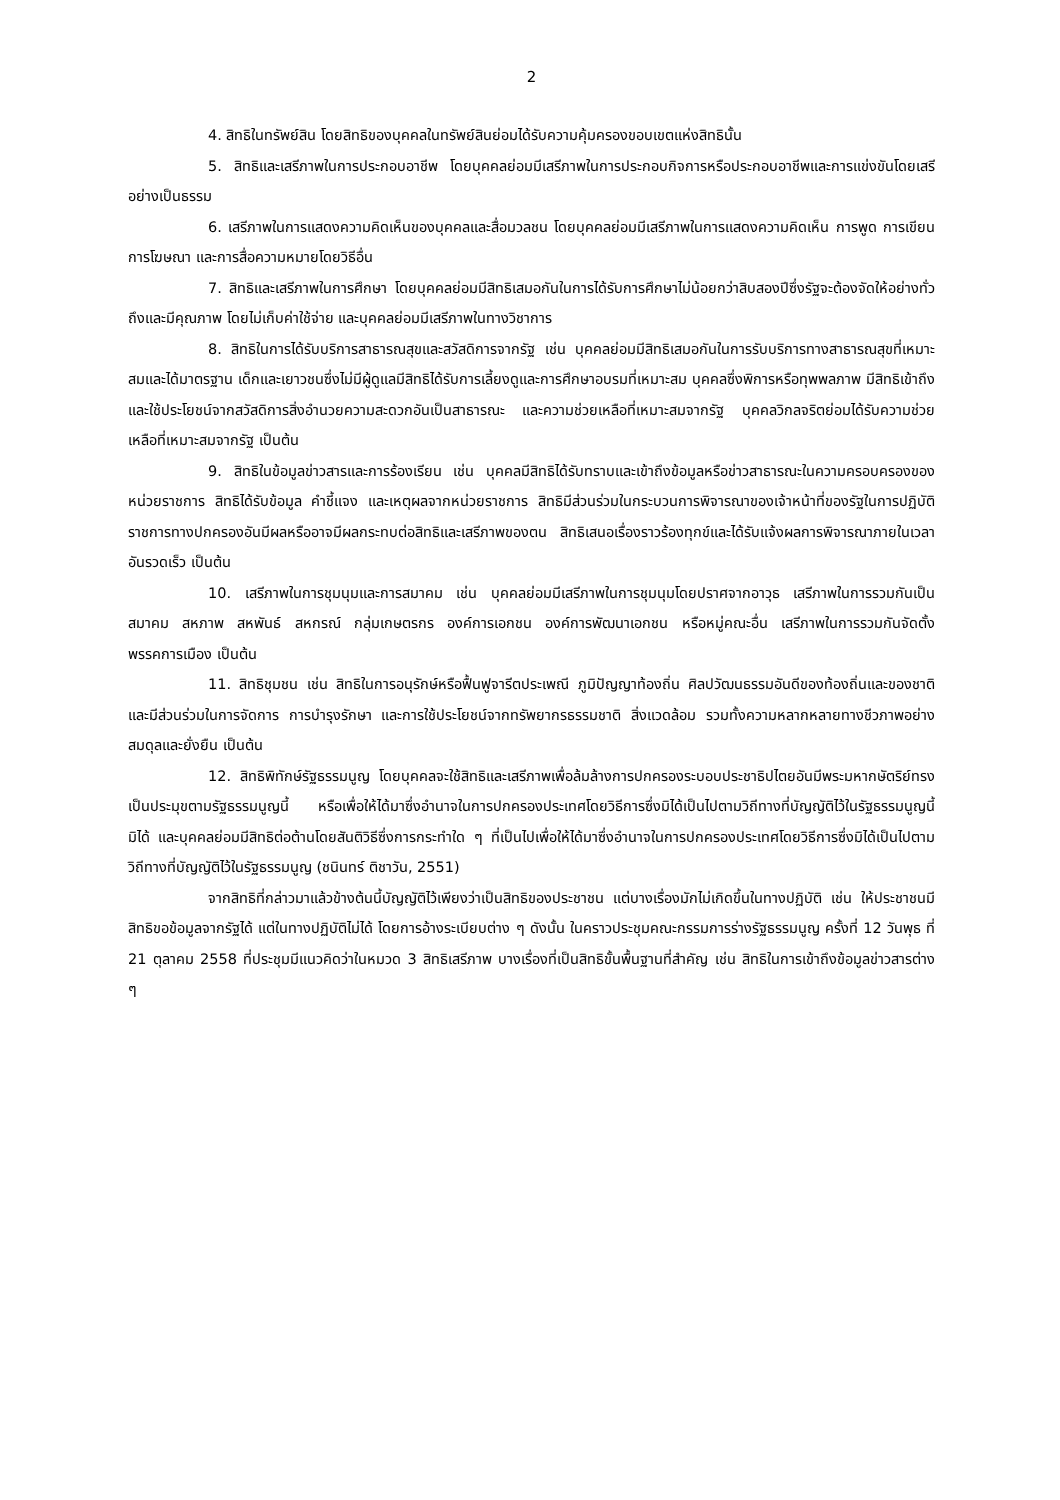2
4. สิทธิในทรัพย์สิน โดยสิทธิของบุคคลในทรัพย์สินย่อมได้รับความคุ้มครองขอบเขตแห่งสิทธินั้น
5. สิทธิและเสรีภาพในการประกอบอาชีพ โดยบุคคลย่อมมีเสรีภาพในการประกอบกิจการหรือประกอบอาชีพและการแข่งขันโดยเสรีอย่างเป็นธรรม
6. เสรีภาพในการแสดงความคิดเห็นของบุคคลและสื่อมวลชน โดยบุคคลย่อมมีเสรีภาพในการแสดงความคิดเห็น การพูด การเขียน การโฆษณา และการสื่อความหมายโดยวิธีอื่น
7. สิทธิและเสรีภาพในการศึกษา โดยบุคคลย่อมมีสิทธิเสมอกันในการได้รับการศึกษาไม่น้อยกว่าสิบสองปีซึ่งรัฐจะต้องจัดให้อย่างทั่วถึงและมีคุณภาพ โดยไม่เก็บค่าใช้จ่าย และบุคคลย่อมมีเสรีภาพในทางวิชาการ
8. สิทธิในการได้รับบริการสาธารณสุขและสวัสดิการจากรัฐ เช่น บุคคลย่อมมีสิทธิเสมอกันในการรับบริการทางสาธารณสุขที่เหมาะสมและได้มาตรฐาน เด็กและเยาวชนซึ่งไม่มีผู้ดูแลมีสิทธิได้รับการเลี้ยงดูและการศึกษาอบรมที่เหมาะสม บุคคลซึ่งพิการหรือทุพพลภาพ มีสิทธิเข้าถึงและใช้ประโยชน์จากสวัสดิการสิ่งอำนวยความสะดวกอันเป็นสาธารณะ และความช่วยเหลือที่เหมาะสมจากรัฐ บุคคลวิกลจริตย่อมได้รับความช่วยเหลือที่เหมาะสมจากรัฐ เป็นต้น
9. สิทธิในข้อมูลข่าวสารและการร้องเรียน เช่น บุคคลมีสิทธิได้รับทราบและเข้าถึงข้อมูลหรือข่าวสาธารณะในความครอบครองของหน่วยราชการ สิทธิได้รับข้อมูล คำชี้แจง และเหตุผลจากหน่วยราชการ สิทธิมีส่วนร่วมในกระบวนการพิจารณาของเจ้าหน้าที่ของรัฐในการปฏิบัติราชการทางปกครองอันมีผลหรืออาจมีผลกระทบต่อสิทธิและเสรีภาพของตน สิทธิเสนอเรื่องราวร้องทุกข์และได้รับแจ้งผลการพิจารณาภายในเวลาอันรวดเร็ว เป็นต้น
10. เสรีภาพในการชุมนุมและการสมาคม เช่น บุคคลย่อมมีเสรีภาพในการชุมนุมโดยปราศจากอาวุธ เสรีภาพในการรวมกันเป็นสมาคม สหภาพ สหพันธ์ สหกรณ์ กลุ่มเกษตรกร องค์การเอกชน องค์การพัฒนาเอกชน หรือหมู่คณะอื่น เสรีภาพในการรวมกันจัดตั้งพรรคการเมือง เป็นต้น
11. สิทธิชุมชน เช่น สิทธิในการอนุรักษ์หรือฟื้นฟูจารีตประเพณี ภูมิปัญญาท้องถิ่น ศิลปวัฒนธรรมอันดีของท้องถิ่นและของชาติ และมีส่วนร่วมในการจัดการ การบำรุงรักษา และการใช้ประโยชน์จากทรัพยากรธรรมชาติ สิ่งแวดล้อม รวมทั้งความหลากหลายทางชีวภาพอย่างสมดุลและยั่งยืน เป็นต้น
12. สิทธิพิทักษ์รัฐธรรมนูญ โดยบุคคลจะใช้สิทธิและเสรีภาพเพื่อล้มล้างการปกครองระบอบประชาธิปไตยอันมีพระมหากษัตริย์ทรงเป็นประมุขตามรัฐธรรมนูญนี้ หรือเพื่อให้ได้มาซึ่งอำนาจในการปกครองประเทศโดยวิธีการซึ่งมิได้เป็นไปตามวิถีทางที่บัญญัติไว้ในรัฐธรรมนูญนี้ มิได้ และบุคคลย่อมมีสิทธิต่อต้านโดยสันติวิธีซึ่งการกระทำใด ๆ ที่เป็นไปเพื่อให้ได้มาซึ่งอำนาจในการปกครองประเทศโดยวิธีการซึ่งมิได้เป็นไปตามวิถีทางที่บัญญัติไว้ในรัฐธรรมนูญ (ชนินทร์ ติชาวัน, 2551)
จากสิทธิที่กล่าวมาแล้วข้างต้นนี้บัญญัติไว้เพียงว่าเป็นสิทธิของประชาชน แต่บางเรื่องมักไม่เกิดขึ้นในทางปฏิบัติ เช่น ให้ประชาชนมีสิทธิขอข้อมูลจากรัฐได้ แต่ในทางปฏิบัติไม่ได้ โดยการอ้างระเบียบต่าง ๆ ดังนั้น ในคราวประชุมคณะกรรมการร่างรัฐธรรมนูญ ครั้งที่ 12 วันพุธ ที่ 21 ตุลาคม 2558 ที่ประชุมมีแนวคิดว่าในหมวด 3 สิทธิเสรีภาพ บางเรื่องที่เป็นสิทธิขั้นพื้นฐานที่สำคัญ เช่น สิทธิในการเข้าถึงข้อมูลข่าวสารต่าง ๆ